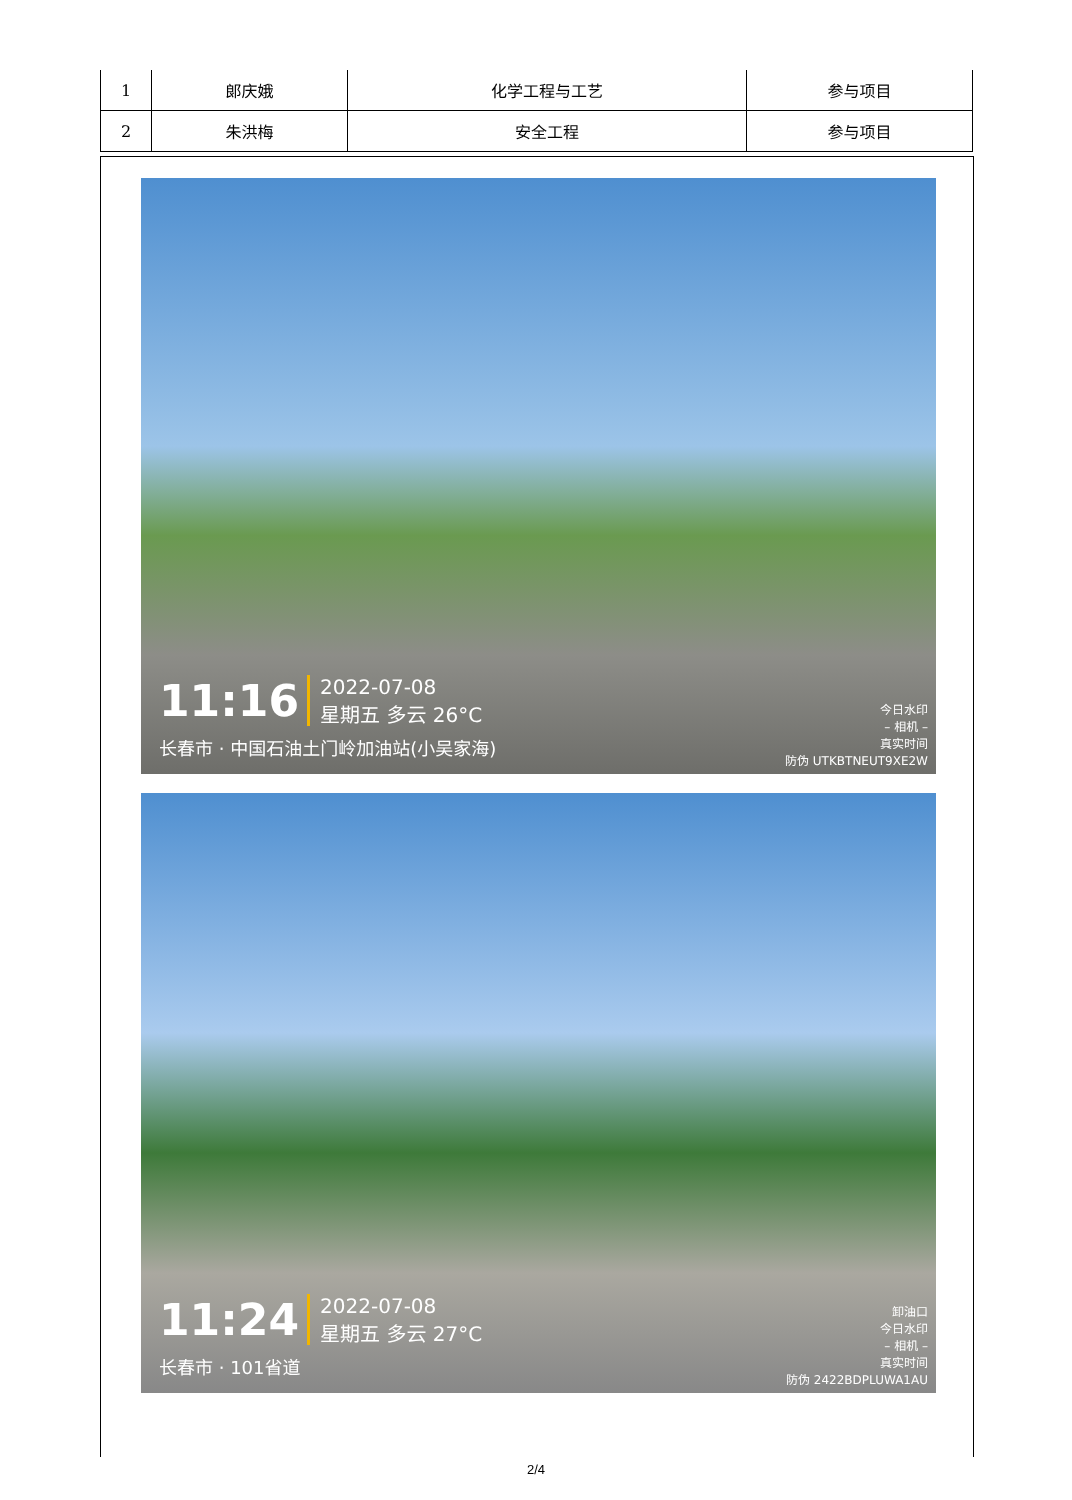| 1 | 郎庆娥 | 化学工程与工艺 | 参与项目 |
| 2 | 朱洪梅 | 安全工程 | 参与项目 |
11:16 2022-07-08
星期五 多云 26°C
长春市 · 中国石油土门岭加油站(小吴家海)
今日水印
– 相机 –
真实时间
防伪 UTKBTNEUT9XE2W
11:24 2022-07-08
星期五 多云 27°C
长春市 · 101省道
卸油口
今日水印
– 相机 –
真实时间
防伪 2422BDPLUWA1AU
2/4